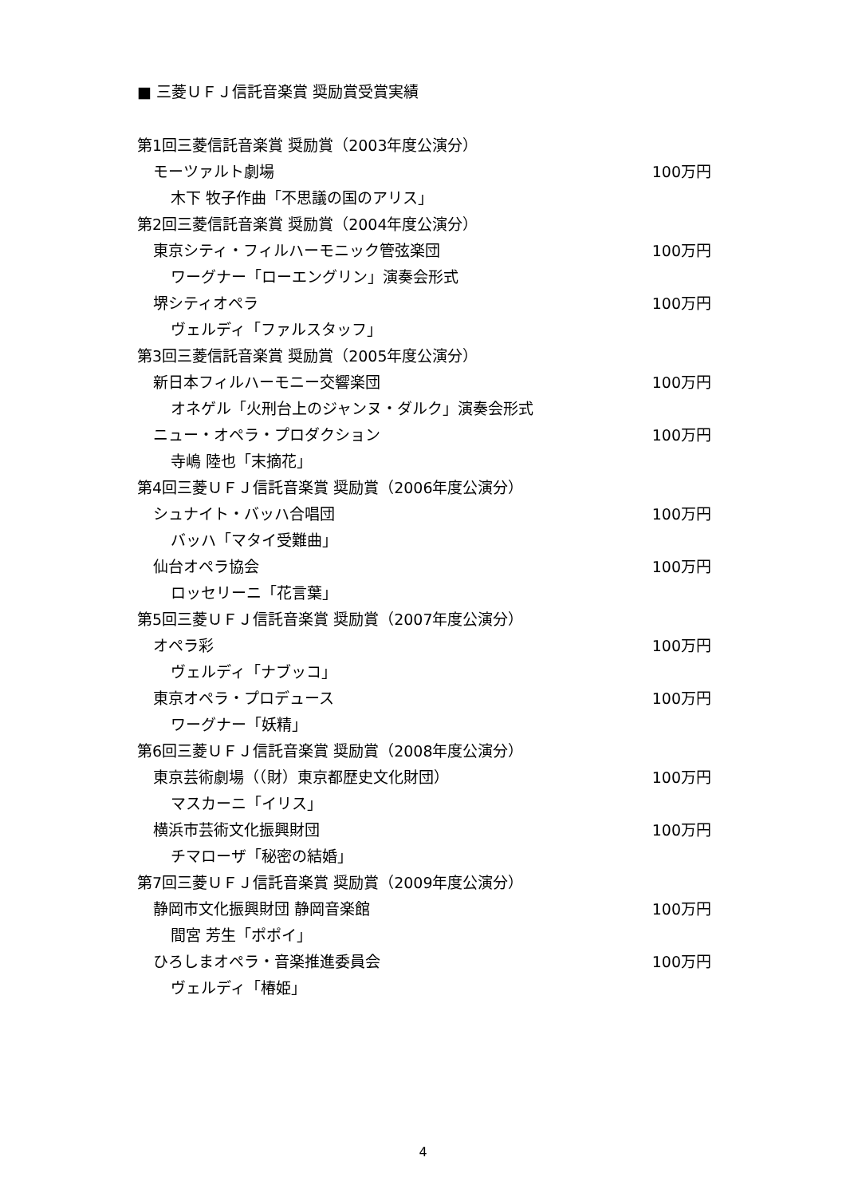■ 三菱ＵＦＪ信託音楽賞 奨励賞受賞実績
第1回三菱信託音楽賞 奨励賞（2003年度公演分）
モーツァルト劇場 100万円
木下 牧子作曲「不思議の国のアリス」
第2回三菱信託音楽賞 奨励賞（2004年度公演分）
東京シティ・フィルハーモニック管弦楽団 100万円
ワーグナー「ローエングリン」演奏会形式
堺シティオペラ 100万円
ヴェルディ「ファルスタッフ」
第3回三菱信託音楽賞 奨励賞（2005年度公演分）
新日本フィルハーモニー交響楽団 100万円
オネゲル「火刑台上のジャンヌ・ダルク」演奏会形式
ニュー・オペラ・プロダクション 100万円
寺嶋 陸也「末摘花」
第4回三菱ＵＦＪ信託音楽賞 奨励賞（2006年度公演分）
シュナイト・バッハ合唱団 100万円
バッハ「マタイ受難曲」
仙台オペラ協会 100万円
ロッセリーニ「花言葉」
第5回三菱ＵＦＪ信託音楽賞 奨励賞（2007年度公演分）
オペラ彩 100万円
ヴェルディ「ナブッコ」
東京オペラ・プロデュース 100万円
ワーグナー「妖精」
第6回三菱ＵＦＪ信託音楽賞 奨励賞（2008年度公演分）
東京芸術劇場（（財）東京都歴史文化財団） 100万円
マスカーニ「イリス」
横浜市芸術文化振興財団 100万円
チマローザ「秘密の結婚」
第7回三菱ＵＦＪ信託音楽賞 奨励賞（2009年度公演分）
静岡市文化振興財団 静岡音楽館 100万円
間宮 芳生「ポポイ」
ひろしまオペラ・音楽推進委員会 100万円
ヴェルディ「椿姫」
4